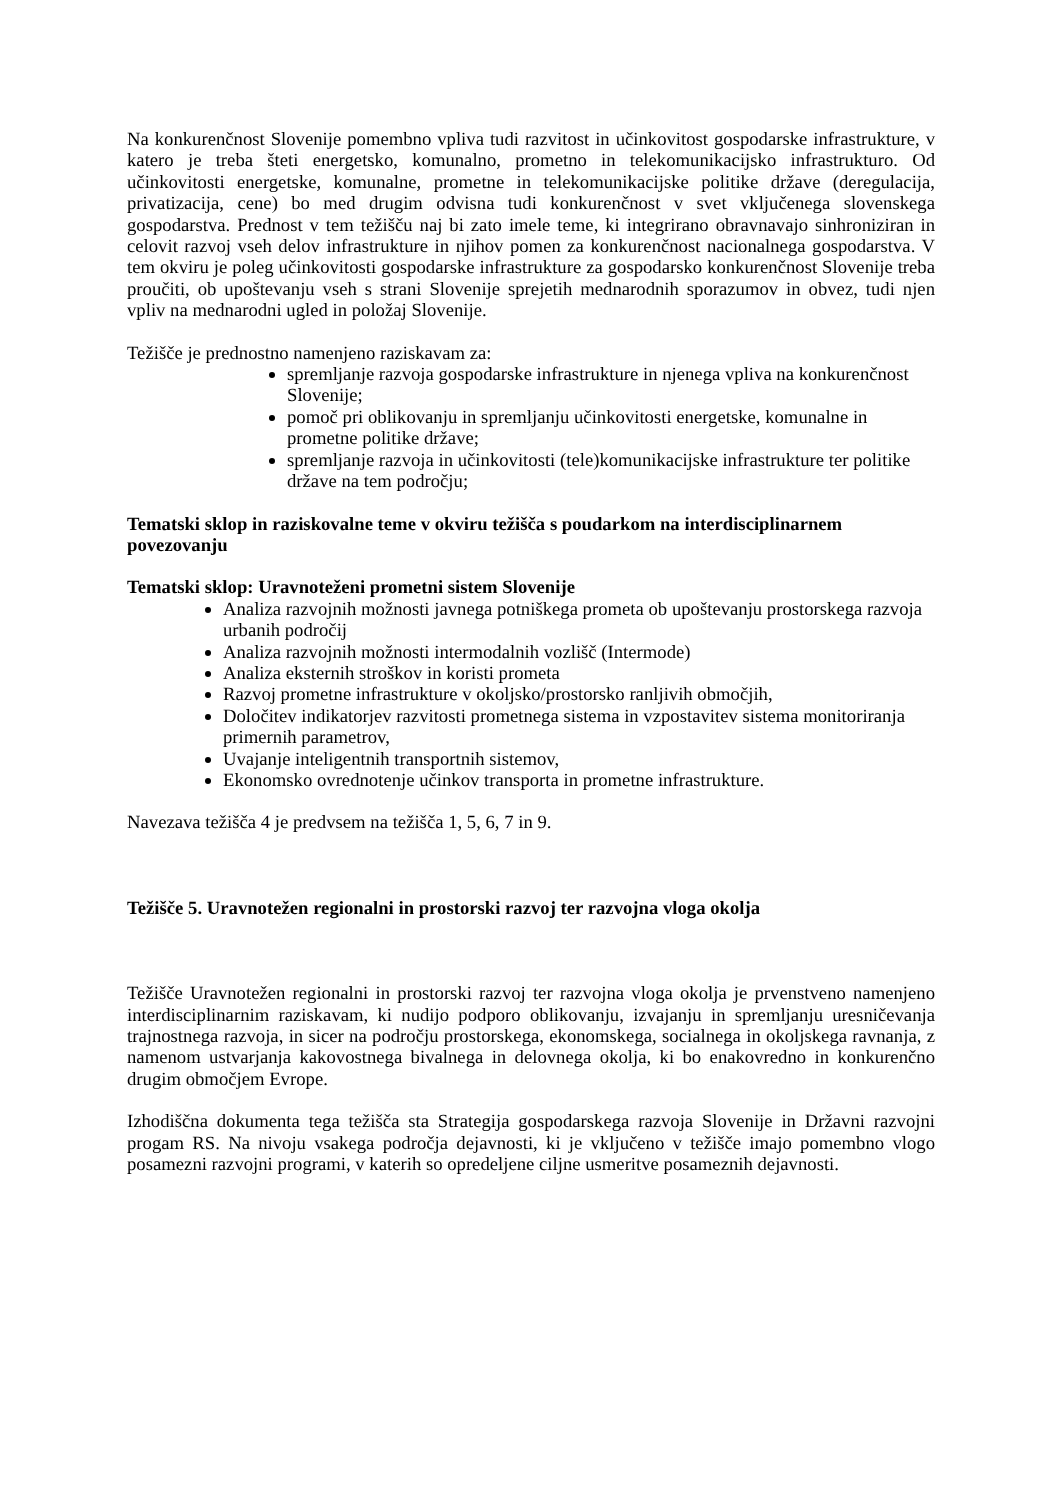Na konkurenčnost Slovenije pomembno vpliva tudi razvitost in učinkovitost gospodarske infrastrukture, v katero je treba šteti energetsko, komunalno, prometno in telekomunikacijsko infrastrukturo. Od učinkovitosti energetske, komunalne, prometne in telekomunikacijske politike države (deregulacija, privatizacija, cene) bo med drugim odvisna tudi konkurenčnost v svet vključenega slovenskega gospodarstva. Prednost v tem težišču naj bi zato imele teme, ki integrirano obravnavajo sinhroniziran in celovit razvoj vseh delov infrastrukture in njihov pomen za konkurenčnost nacionalnega gospodarstva. V tem okviru je poleg učinkovitosti gospodarske infrastrukture za gospodarsko konkurenčnost Slovenije treba proučiti, ob upoštevanju vseh s strani Slovenije sprejetih mednarodnih sporazumov in obvez, tudi njen vpliv na mednarodni ugled in položaj Slovenije.
Težišče je prednostno namenjeno raziskavam za:
spremljanje razvoja gospodarske infrastrukture in njenega vpliva na konkurenčnost Slovenije;
pomoč pri oblikovanju in spremljanju učinkovitosti energetske, komunalne in prometne politike države;
spremljanje razvoja in učinkovitosti (tele)komunikacijske infrastrukture ter politike države na tem področju;
Tematski sklop in raziskovalne teme v okviru težišča s poudarkom na interdisciplinarnem povezovanju
Tematski sklop: Uravnoteženi prometni sistem Slovenije
Analiza razvojnih možnosti javnega potniškega prometa ob upoštevanju prostorskega razvoja urbanih področij
Analiza razvojnih možnosti intermodalnih vozlišč (Intermode)
Analiza eksternih stroškov in koristi prometa
Razvoj prometne infrastrukture v okoljsko/prostorsko ranljivih območjih,
Določitev indikatorjev razvitosti prometnega sistema in vzpostavitev sistema monitoriranja primernih parametrov,
Uvajanje inteligentnih transportnih sistemov,
Ekonomsko ovrednotenje učinkov transporta in prometne infrastrukture.
Navezava težišča 4 je predvsem na težišča 1, 5, 6, 7 in 9.
Težišče 5. Uravnotežen regionalni in prostorski razvoj ter razvojna vloga okolja
Težišče Uravnotežen regionalni in prostorski razvoj ter razvojna vloga okolja je prvenstveno namenjeno interdisciplinarnim raziskavam, ki nudijo podporo oblikovanju, izvajanju in spremljanju uresničevanja trajnostnega razvoja, in sicer na področju prostorskega, ekonomskega, socialnega in okoljskega ravnanja, z namenom ustvarjanja kakovostnega bivalnega in delovnega okolja, ki bo enakovredno in konkurenčno drugim območjem Evrope.
Izhodiščna dokumenta tega težišča sta Strategija gospodarskega razvoja Slovenije in Državni razvojni progam RS. Na nivoju vsakega področja dejavnosti, ki je vključeno v težišče imajo pomembno vlogo posamezni razvojni programi, v katerih so opredeljene ciljne usmeritve posameznih dejavnosti.